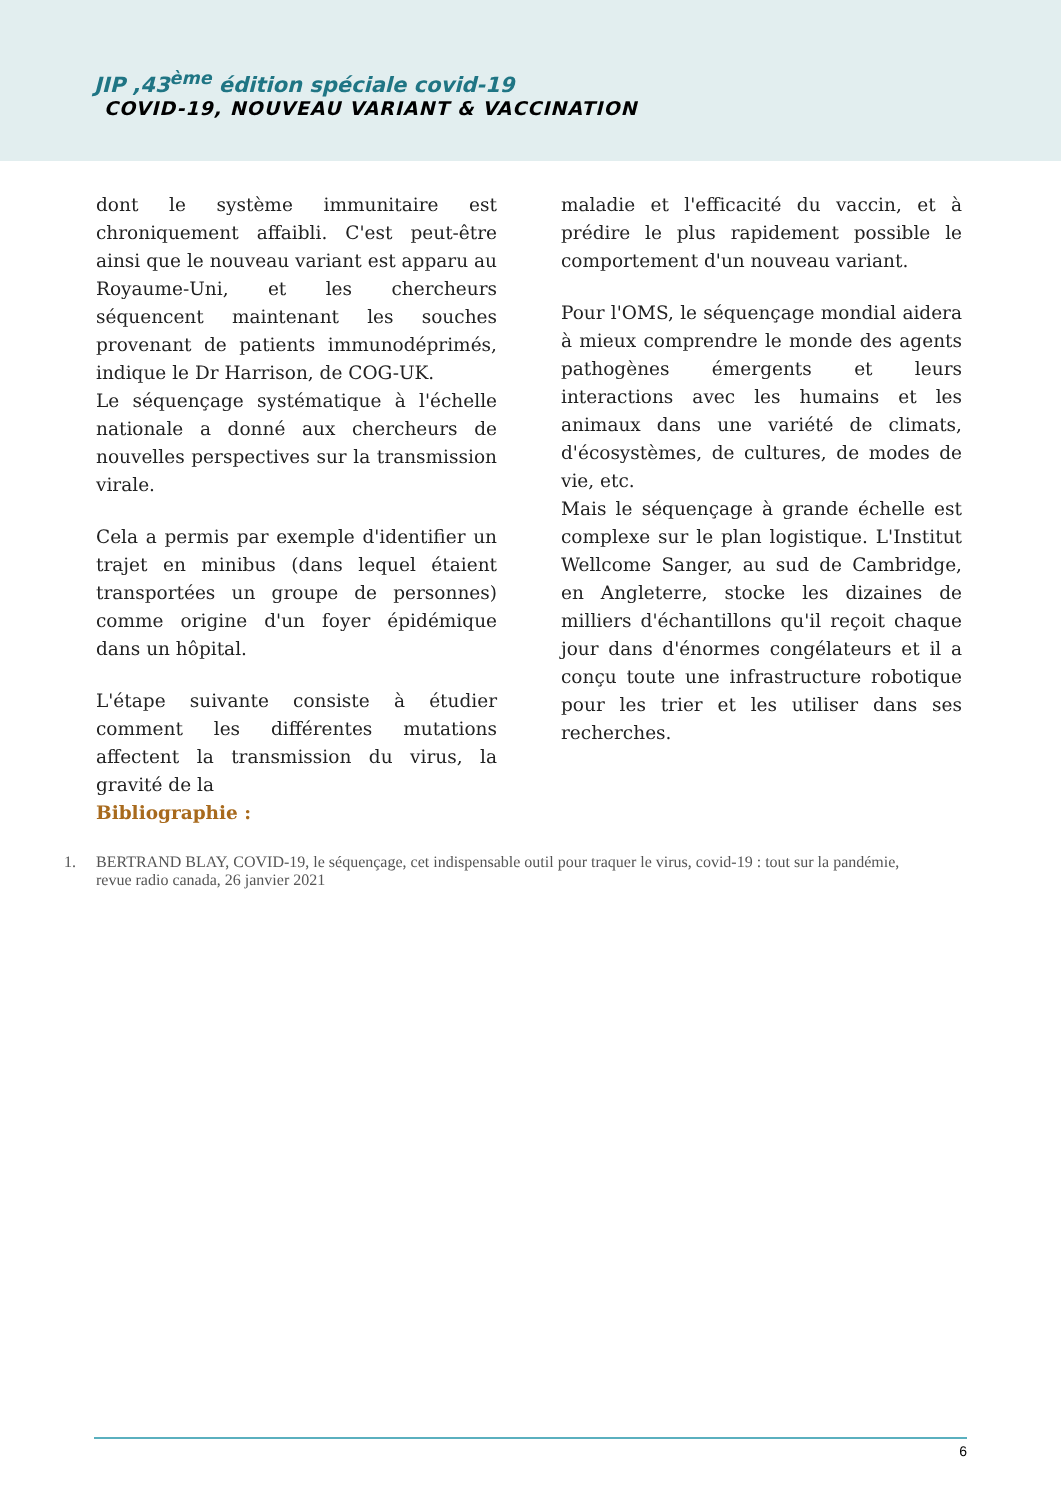JIP ,43<sup>ème</sup> édition spéciale covid-19
COVID-19, NOUVEAU VARIANT & VACCINATION
dont le système immunitaire est chroniquement affaibli. C'est peut-être ainsi que le nouveau variant est apparu au Royaume-Uni, et les chercheurs séquencent maintenant les souches provenant de patients immunodéprimés, indique le Dr Harrison, de COG-UK.
Le séquençage systématique à l'échelle nationale a donné aux chercheurs de nouvelles perspectives sur la transmission virale.
Cela a permis par exemple d'identifier un trajet en minibus (dans lequel étaient transportées un groupe de personnes) comme origine d'un foyer épidémique dans un hôpital.
L'étape suivante consiste à étudier comment les différentes mutations affectent la transmission du virus, la gravité de la
Bibliographie :
maladie et l'efficacité du vaccin, et à prédire le plus rapidement possible le comportement d'un nouveau variant.
Pour l'OMS, le séquençage mondial aidera à mieux comprendre le monde des agents pathogènes émergents et leurs interactions avec les humains et les animaux dans une variété de climats, d'écosystèmes, de cultures, de modes de vie, etc.
Mais le séquençage à grande échelle est complexe sur le plan logistique. L'Institut Wellcome Sanger, au sud de Cambridge, en Angleterre, stocke les dizaines de milliers d'échantillons qu'il reçoit chaque jour dans d'énormes congélateurs et il a conçu toute une infrastructure robotique pour les trier et les utiliser dans ses recherches.
1. BERTRAND BLAY, COVID-19, le séquençage, cet indispensable outil pour traquer le virus, covid-19 : tout sur la pandémie, revue radio canada, 26 janvier 2021
6